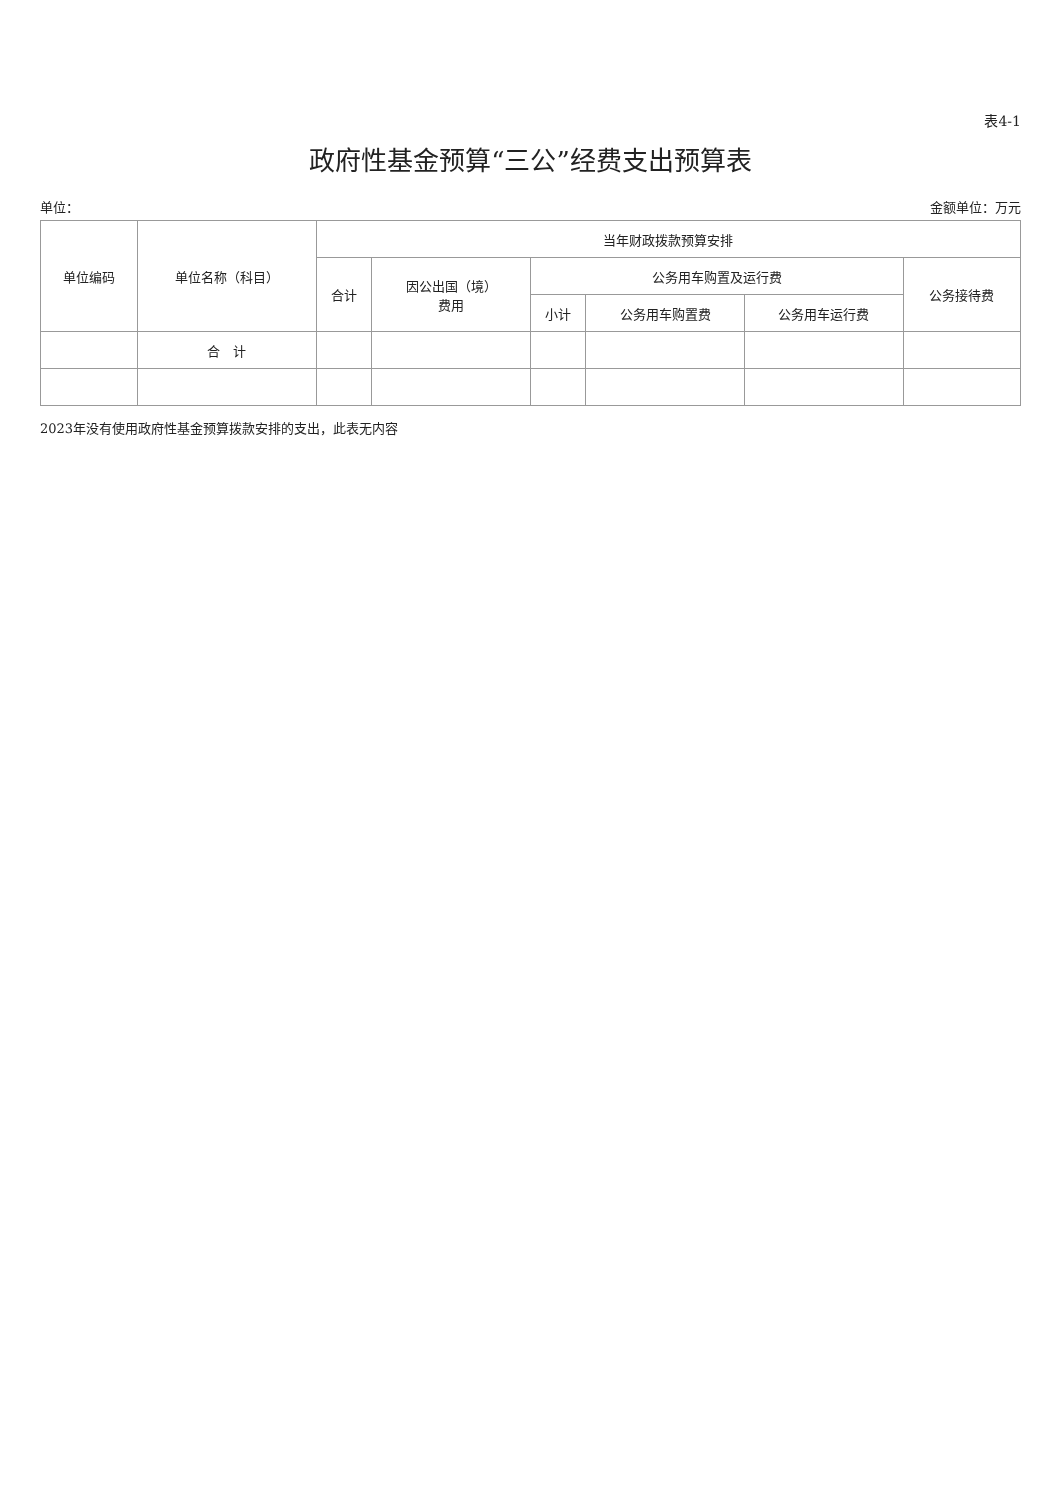表4-1
政府性基金预算“三公”经费支出预算表
单位： 金额单位：万元
| 单位编码 | 单位名称（科目） | 当年财政拨款预算安排 | | | | | |
| --- | --- | --- | --- | --- | --- | --- | --- |
| | | 合计 | 因公出国（境） 费用 | 公务用车购置及运行费 | | | 公务接待费 |
| | | | | 小计 | 公务用车购置费 | 公务用车运行费 | |
| | 合 计 | | | | | | |
2023年没有使用政府性基金预算拨款安排的支出，此表无内容